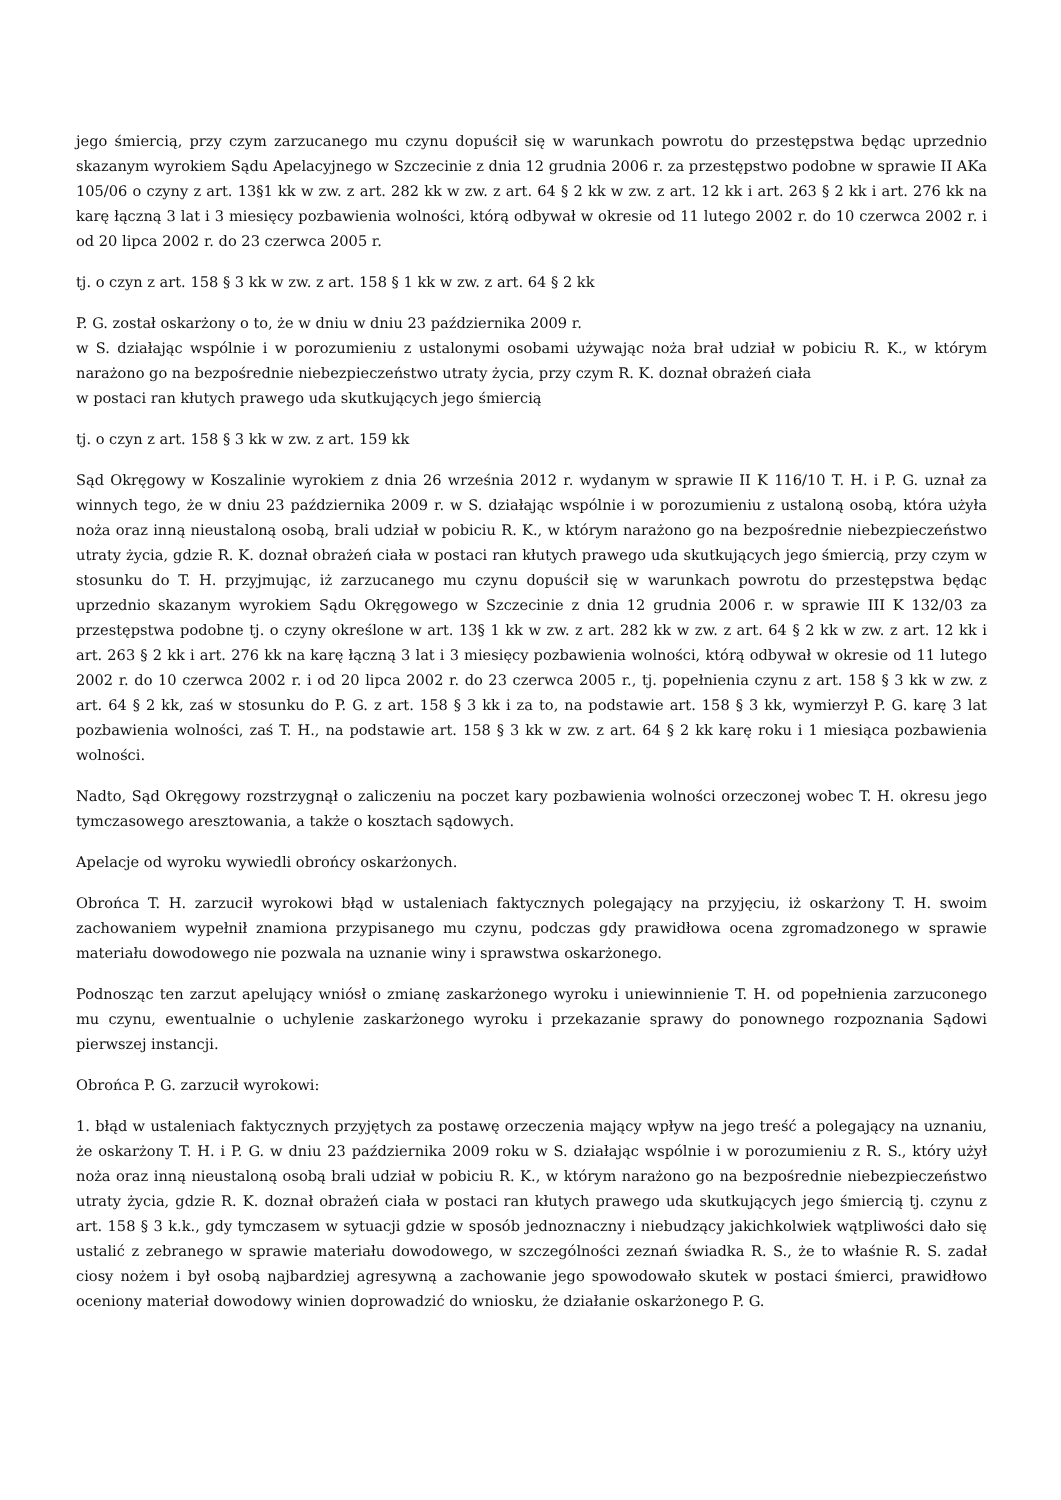jego śmiercią, przy czym zarzucanego mu czynu dopuścił się w warunkach powrotu do przestępstwa będąc uprzednio skazanym wyrokiem Sądu Apelacyjnego w Szczecinie z dnia 12 grudnia 2006 r. za przestępstwo podobne w sprawie II AKa 105/06 o czyny z art. 13§1 kk w zw. z art. 282 kk w zw. z art. 64 § 2 kk w zw. z art. 12 kk i art. 263 § 2 kk i art. 276 kk na karę łączną 3 lat i 3 miesięcy pozbawienia wolności, którą odbywał w okresie od 11 lutego 2002 r. do 10 czerwca 2002 r. i od 20 lipca 2002 r. do 23 czerwca 2005 r.
tj. o czyn z art. 158 § 3 kk w zw. z art. 158 § 1 kk w zw. z art. 64 § 2 kk
P. G. został oskarżony o to, że w dniu w dniu 23 października 2009 r.
w S. działając wspólnie i w porozumieniu z ustalonymi osobami używając noża brał udział w pobiciu R. K., w którym narażono go na bezpośrednie niebezpieczeństwo utraty życia, przy czym R. K. doznał obrażeń ciała
w postaci ran kłutych prawego uda skutkujących jego śmiercią
tj. o czyn z art. 158 § 3 kk w zw. z art. 159 kk
Sąd Okręgowy w Koszalinie wyrokiem z dnia 26 września 2012 r. wydanym w sprawie II K 116/10 T. H. i P. G. uznał za winnych tego, że w dniu 23 października 2009 r. w S. działając wspólnie i w porozumieniu z ustaloną osobą, która użyła noża oraz inną nieustaloną osobą, brali udział w pobiciu R. K., w którym narażono go na bezpośrednie niebezpieczeństwo utraty życia, gdzie R. K. doznał obrażeń ciała w postaci ran kłutych prawego uda skutkujących jego śmiercią, przy czym w stosunku do T. H. przyjmując, iż zarzucanego mu czynu dopuścił się w warunkach powrotu do przestępstwa będąc uprzednio skazanym wyrokiem Sądu Okręgowego w Szczecinie z dnia 12 grudnia 2006 r. w sprawie III K 132/03 za przestępstwa podobne tj. o czyny określone w art. 13§ 1 kk w zw. z art. 282 kk w zw. z art. 64 § 2 kk w zw. z art. 12 kk i art. 263 § 2 kk i art. 276 kk na karę łączną 3 lat i 3 miesięcy pozbawienia wolności, którą odbywał w okresie od 11 lutego 2002 r. do 10 czerwca 2002 r. i od 20 lipca 2002 r. do 23 czerwca 2005 r., tj. popełnienia czynu z art. 158 § 3 kk w zw. z art. 64 § 2 kk, zaś w stosunku do P. G. z art. 158 § 3 kk i za to, na podstawie art. 158 § 3 kk, wymierzył P. G. karę 3 lat pozbawienia wolności, zaś T. H., na podstawie art. 158 § 3 kk w zw. z art. 64 § 2 kk karę roku i 1 miesiąca pozbawienia wolności.
Nadto, Sąd Okręgowy rozstrzygnął o zaliczeniu na poczet kary pozbawienia wolności orzeczonej wobec T. H. okresu jego tymczasowego aresztowania, a także o kosztach sądowych.
Apelacje od wyroku wywiedli obrońcy oskarżonych.
Obrońca T. H. zarzucił wyrokowi błąd w ustaleniach faktycznych polegający na przyjęciu, iż oskarżony T. H. swoim zachowaniem wypełnił znamiona przypisanego mu czynu, podczas gdy prawidłowa ocena zgromadzonego w sprawie materiału dowodowego nie pozwala na uznanie winy i sprawstwa oskarżonego.
Podnosząc ten zarzut apelujący wniósł o zmianę zaskarżonego wyroku i uniewinnienie T. H. od popełnienia zarzuconego mu czynu, ewentualnie o uchylenie zaskarżonego wyroku i przekazanie sprawy do ponownego rozpoznania Sądowi pierwszej instancji.
Obrońca P. G. zarzucił wyrokowi:
1. błąd w ustaleniach faktycznych przyjętych za postawę orzeczenia mający wpływ na jego treść a polegający na uznaniu, że oskarżony T. H. i P. G. w dniu 23 października 2009 roku w S. działając wspólnie i w porozumieniu z R. S., który użył noża oraz inną nieustaloną osobą brali udział w pobiciu R. K., w którym narażono go na bezpośrednie niebezpieczeństwo utraty życia, gdzie R. K. doznał obrażeń ciała w postaci ran kłutych prawego uda skutkujących jego śmiercią tj. czynu z art. 158 § 3 k.k., gdy tymczasem w sytuacji gdzie w sposób jednoznaczny i niebudzący jakichkolwiek wątpliwości dało się ustalić z zebranego w sprawie materiału dowodowego, w szczególności zeznań świadka R. S., że to właśnie R. S. zadał ciosy nożem i był osobą najbardziej agresywną a zachowanie jego spowodowało skutek w postaci śmierci, prawidłowo oceniony materiał dowodowy winien doprowadzić do wniosku, że działanie oskarżonego P. G.